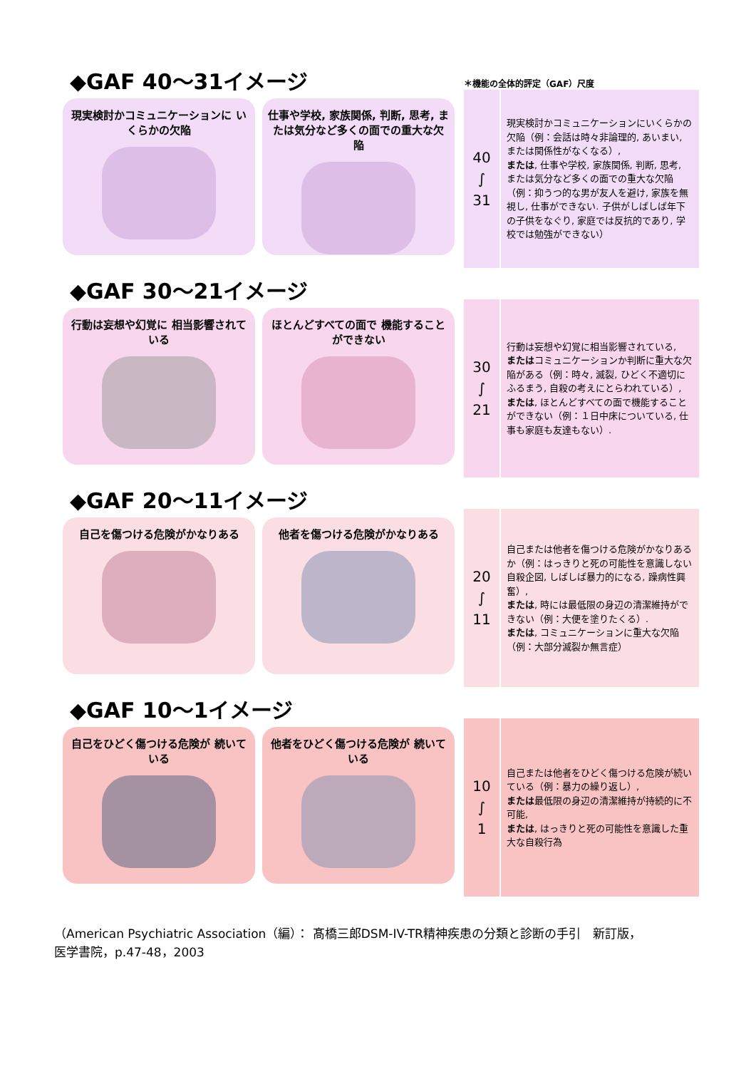◆GAF 40～31イメージ
現実検討かコミュニケーションに いくらかの欠陥
仕事や学校, 家族関係, 判断, 思考, または気分など多くの面での重大な欠陥
＊機能の全体的評定（GAF）尺度
| 40 ∫ 31 | 現実検討かコミュニケーションにいくらかの欠陥（例：会話は時々非論理的, あいまい, または関係性がなくなる）, または , 仕事や学校, 家族関係, 判断, 思考, または気分など多くの面での重大な欠陥（例：抑うつ的な男が友人を避け, 家族を無視し, 仕事ができない. 子供がしばしば年下の子供をなぐり, 家庭では反抗的であり, 学校では勉強ができない） |
◆GAF 30～21イメージ
行動は妄想や幻覚に 相当影響されている
ほとんどすべての面で 機能することができない
| 30 ∫ 21 | 行動は妄想や幻覚に相当影響されている, または コミュニケーションか判断に重大な欠陥がある（例：時々, 滅裂, ひどく不適切にふるまう, 自殺の考えにとらわれている）, または , ほとんどすべての面で機能することができない（例：１日中床についている, 仕事も家庭も友達もない）. |
◆GAF 20～11イメージ
自己を傷つける危険がかなりある 他者を傷つける危険がかなりある
| 20 ∫ 11 | 自己または他者を傷つける危険がかなりあるか（例：はっきりと死の可能性を意識しない自殺企図, しばしば暴力的になる, 躁病性興奮）, または , 時には最低限の身辺の清潔維持ができない（例：大便を塗りたくる）. または , コミュニケーションに重大な欠陥（例：大部分滅裂か無言症） |
◆GAF 10～1イメージ
自己をひどく傷つける危険が 続いている
他者をひどく傷つける危険が 続いている
| 10 ∫ 1 | 自己または他者をひどく傷つける危険が続いている（例：暴力の繰り返し）, または 最低限の身辺の清潔維持が持続的に不可能, または , はっきりと死の可能性を意識した重大な自殺行為 |
（American Psychiatric Association（編）： 髙橋三郎DSM-IV-TR精神疾患の分類と診断の手引　新訂版，
医学書院，p.47-48，2003